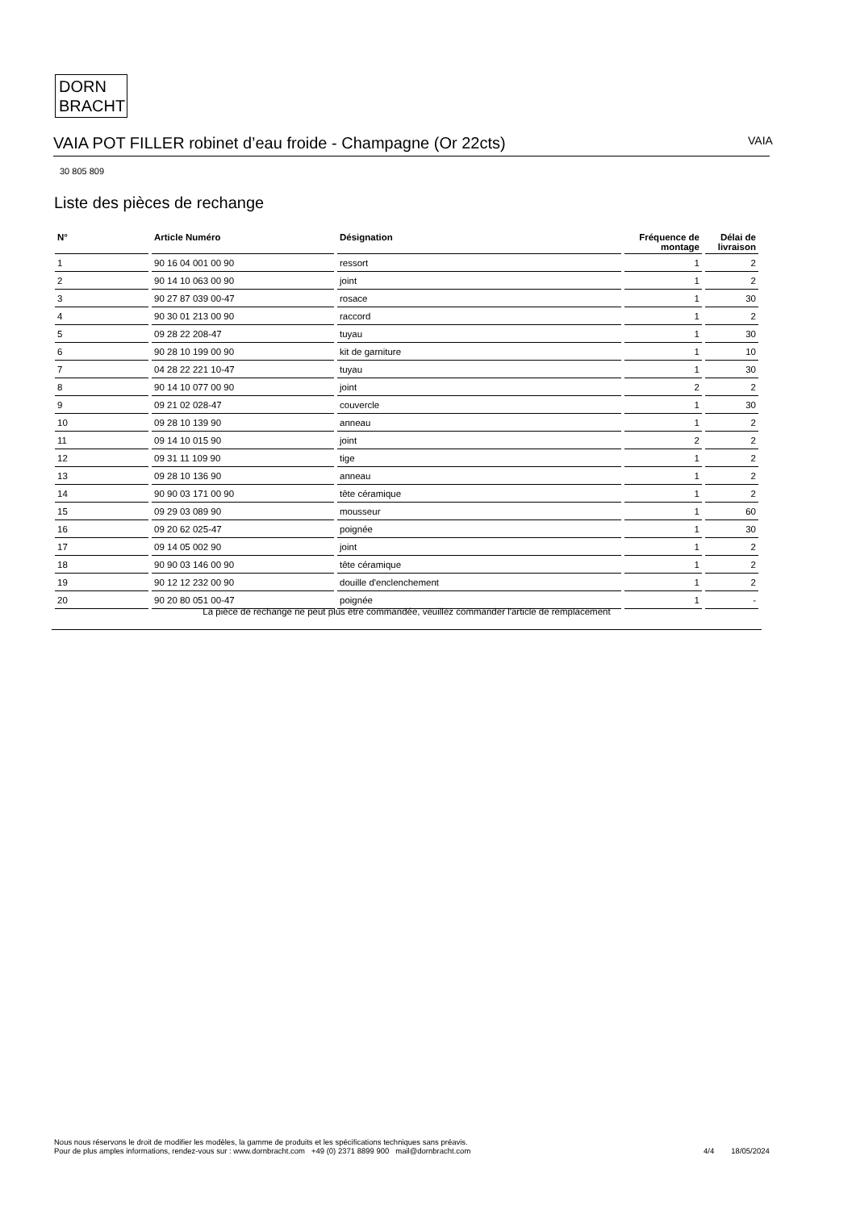DORN
BRACHT
VAIA POT FILLER robinet d’eau froide - Champagne (Or 22cts) VAIA
30 805 809
Liste des pièces de rechange
| N° | Article Numéro | Désignation | Fréquence de montage | Délai de livraison |
| --- | --- | --- | --- | --- |
| 1 | 90 16 04 001 00 90 | ressort | 1 | 2 |
| 2 | 90 14 10 063 00 90 | joint | 1 | 2 |
| 3 | 90 27 87 039 00-47 | rosace | 1 | 30 |
| 4 | 90 30 01 213 00 90 | raccord | 1 | 2 |
| 5 | 09 28 22 208-47 | tuyau | 1 | 30 |
| 6 | 90 28 10 199 00 90 | kit de garniture | 1 | 10 |
| 7 | 04 28 22 221 10-47 | tuyau | 1 | 30 |
| 8 | 90 14 10 077 00 90 | joint | 2 | 2 |
| 9 | 09 21 02 028-47 | couvercle | 1 | 30 |
| 10 | 09 28 10 139 90 | anneau | 1 | 2 |
| 11 | 09 14 10 015 90 | joint | 2 | 2 |
| 12 | 09 31 11 109 90 | tige | 1 | 2 |
| 13 | 09 28 10 136 90 | anneau | 1 | 2 |
| 14 | 90 90 03 171 00 90 | tête céramique | 1 | 2 |
| 15 | 09 29 03 089 90 | mousseur | 1 | 60 |
| 16 | 09 20 62 025-47 | poignée | 1 | 30 |
| 17 | 09 14 05 002 90 | joint | 1 | 2 |
| 18 | 90 90 03 146 00 90 | tête céramique | 1 | 2 |
| 19 | 90 12 12 232 00 90 | douille d'enclenchement | 1 | 2 |
| 20 | 90 20 80 051 00-47 | poignée | 1 | - |
La pièce de rechange ne peut plus être commandée, veuillez commander l'article de remplacement
Nous nous réservons le droit de modifier les modèles, la gamme de produits et les spécifications techniques sans préavis.
Pour de plus amples informations, rendez-vous sur : www.dornbracht.com +49 (0) 2371 8899 900 mail@dornbracht.com
4/4 18/05/2024